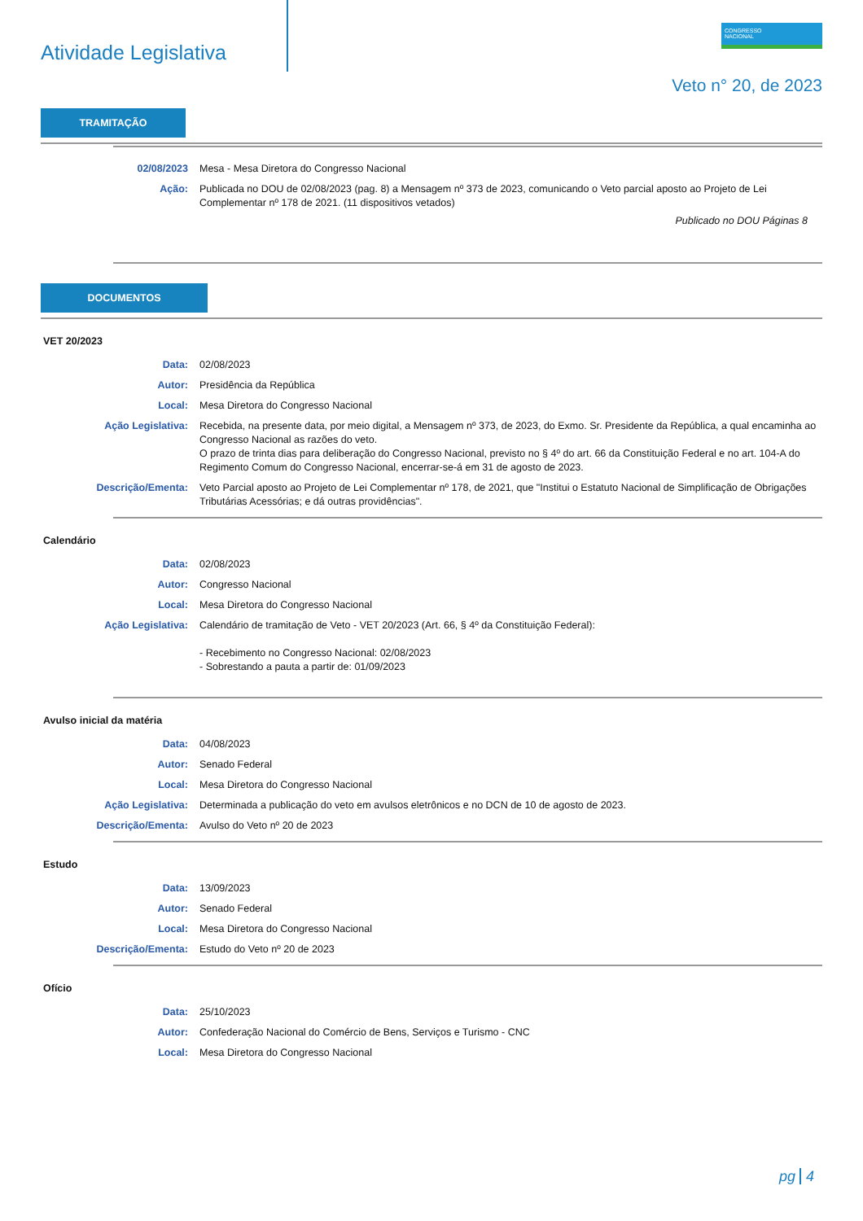Atividade Legislativa
CONGRESSO
NACIONAL
Veto n° 20, de 2023
TRAMITAÇÃO
02/08/2023 Mesa - Mesa Diretora do Congresso Nacional
Ação: Publicada no DOU de 02/08/2023 (pag. 8) a Mensagem nº 373 de 2023, comunicando o Veto parcial aposto ao Projeto de Lei Complementar nº 178 de 2021. (11 dispositivos vetados)
Publicado no DOU Páginas 8
DOCUMENTOS
VET 20/2023
Data: 02/08/2023
Autor: Presidência da República
Local: Mesa Diretora do Congresso Nacional
Ação Legislativa: Recebida, na presente data, por meio digital, a Mensagem nº 373, de 2023, do Exmo. Sr. Presidente da República, a qual encaminha ao Congresso Nacional as razões do veto.
O prazo de trinta dias para deliberação do Congresso Nacional, previsto no § 4º do art. 66 da Constituição Federal e no art. 104-A do Regimento Comum do Congresso Nacional, encerrar-se-á em 31 de agosto de 2023.
Descrição/Ementa: Veto Parcial aposto ao Projeto de Lei Complementar nº 178, de 2021, que "Institui o Estatuto Nacional de Simplificação de Obrigações Tributárias Acessórias; e dá outras providências".
Calendário
Data: 02/08/2023
Autor: Congresso Nacional
Local: Mesa Diretora do Congresso Nacional
Ação Legislativa: Calendário de tramitação de Veto - VET 20/2023 (Art. 66, § 4º da Constituição Federal):
- Recebimento no Congresso Nacional: 02/08/2023
- Sobrestando a pauta a partir de: 01/09/2023
Avulso inicial da matéria
Data: 04/08/2023
Autor: Senado Federal
Local: Mesa Diretora do Congresso Nacional
Ação Legislativa: Determinada a publicação do veto em avulsos eletrônicos e no DCN de 10 de agosto de 2023.
Descrição/Ementa: Avulso do Veto nº 20 de 2023
Estudo
Data: 13/09/2023
Autor: Senado Federal
Local: Mesa Diretora do Congresso Nacional
Descrição/Ementa: Estudo do Veto nº 20 de 2023
Ofício
Data: 25/10/2023
Autor: Confederação Nacional do Comércio de Bens, Serviços e Turismo - CNC
Local: Mesa Diretora do Congresso Nacional
pg 4